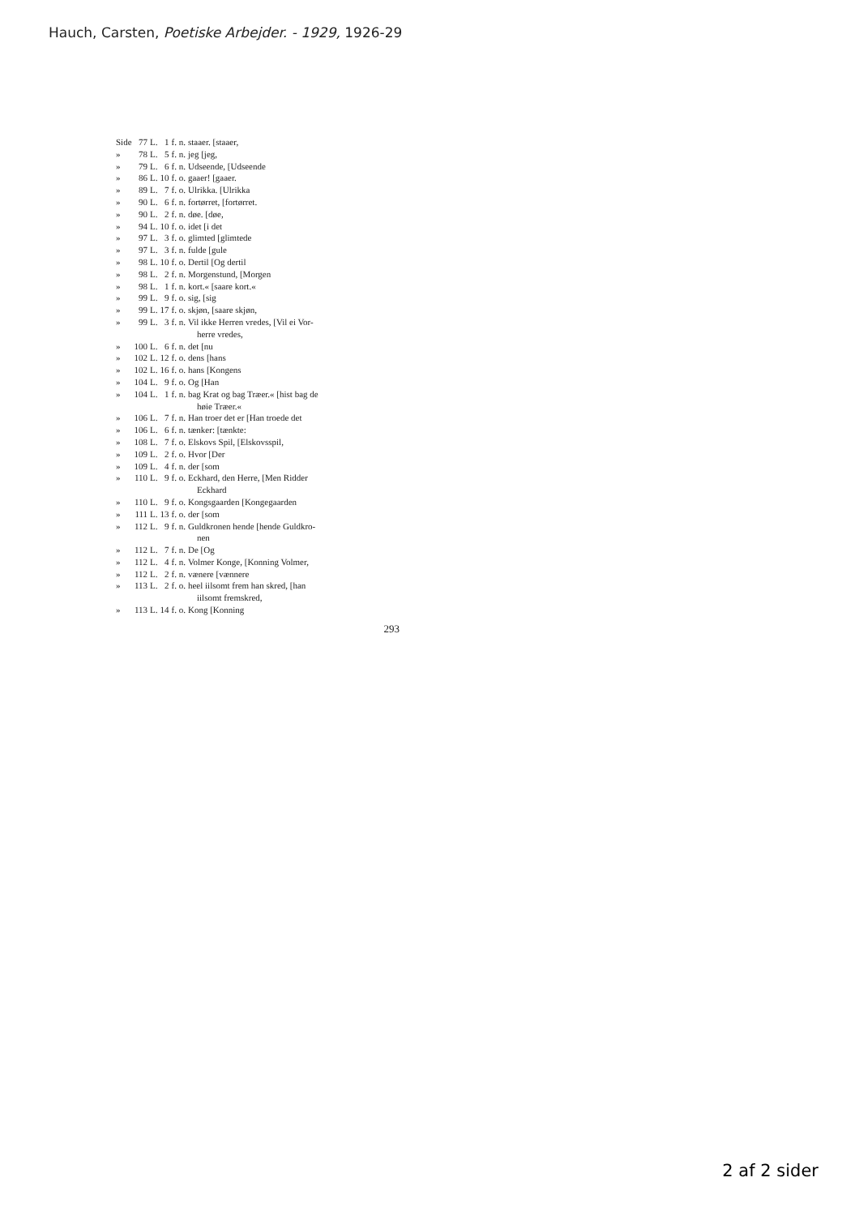Hauch, Carsten, Poetiske Arbejder. - 1929, 1926-29
| Side | 77 | L. | 1 | f. n. | staaer. [staaer, |
| » | 78 | L. | 5 | f. n. | jeg [jeg, |
| » | 79 | L. | 6 | f. n. | Udseende, [Udseende |
| » | 86 | L. | 10 | f. o. | gaaer! [gaaer. |
| » | 89 | L. | 7 | f. o. | Ulrikka. [Ulrikka |
| » | 90 | L. | 6 | f. n. | fortørret, [fortørret. |
| » | 90 | L. | 2 | f. n. | døe. [døe, |
| » | 94 | L. | 10 | f. o. | idet [i det |
| » | 97 | L. | 3 | f. o. | glimted [glimtede |
| » | 97 | L. | 3 | f. n. | fulde [gule |
| » | 98 | L. | 10 | f. o. | Dertil [Og dertil |
| » | 98 | L. | 2 | f. n. | Morgenstund, [Morgen |
| » | 98 | L. | 1 | f. n. | kort.« [saare kort.« |
| » | 99 | L. | 9 | f. o. | sig, [sig |
| » | 99 | L. | 17 | f. o. | skjøn, [saare skjøn, |
| » | 99 | L. | 3 | f. n. | Vil ikke Herren vredes, [Vil ei Vor- herre vredes, |
| » | 100 | L. | 6 | f. n. | det [nu |
| » | 102 | L. | 12 | f. o. | dens [hans |
| » | 102 | L. | 16 | f. o. | hans [Kongens |
| » | 104 | L. | 9 | f. o. | Og [Han |
| » | 104 | L. | 1 | f. n. | bag Krat og bag Træer.« [hist bag de høie Træer.« |
| » | 106 | L. | 7 | f. n. | Han troer det er [Han troede det |
| » | 106 | L. | 6 | f. n. | tænker: [tænkte: |
| » | 108 | L. | 7 | f. o. | Elskovs Spil, [Elskovsspil, |
| » | 109 | L. | 2 | f. o. | Hvor [Der |
| » | 109 | L. | 4 | f. n. | der [som |
| » | 110 | L. | 9 | f. o. | Eckhard, den Herre, [Men Ridder Eckhard |
| » | 110 | L. | 9 | f. o. | Kongsgaarden [Kongegaarden |
| » | 111 | L. | 13 | f. o. | der [som |
| » | 112 | L. | 9 | f. n. | Guldkronen hende [hende Guldkro- nen |
| » | 112 | L. | 7 | f. n. | De [Og |
| » | 112 | L. | 4 | f. n. | Volmer Konge, [Konning Volmer, |
| » | 112 | L. | 2 | f. n. | vænere [vænnere |
| » | 113 | L. | 2 | f. o. | heel iilsomt frem han skred, [han iilsomt fremskred, |
| » | 113 | L. | 14 | f. o. | Kong [Konning |
293
2 af 2 sider